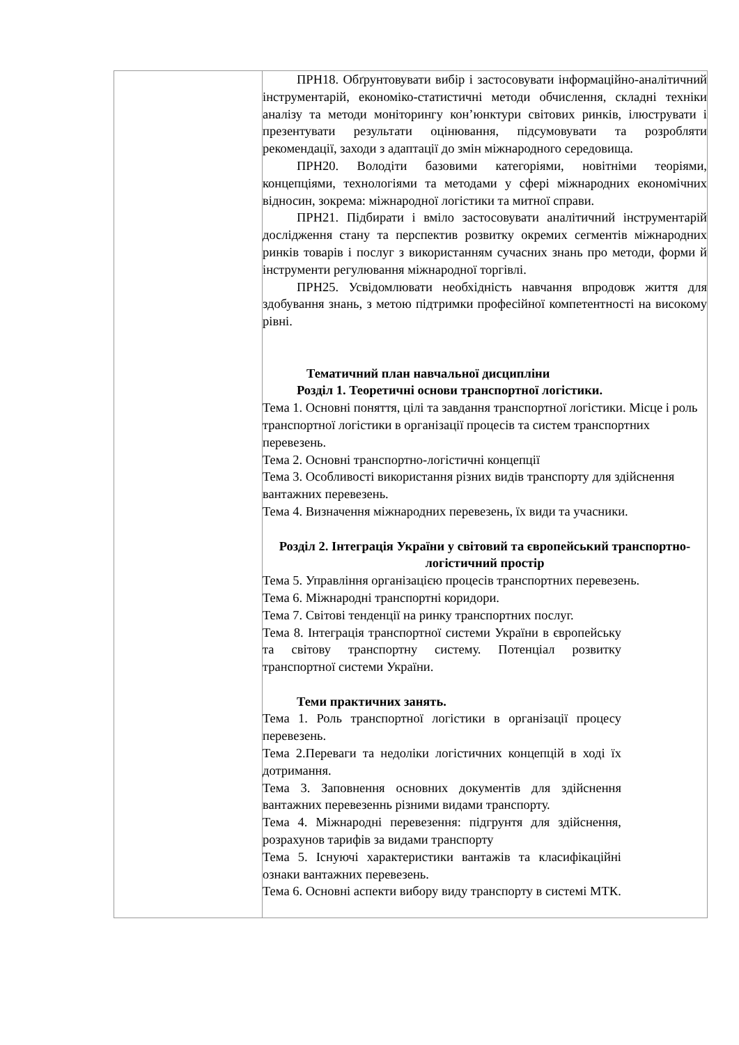| | ПРН18. Обґрунтовувати вибір і застосовувати інформаційно-аналітичний інструментарій, економіко-статистичні методи обчислення, складні техніки аналізу та методи моніторингу кон’юнктури світових ринків, ілюструвати і презентувати результати оцінювання, підсумовувати та розробляти рекомендації, заходи з адаптації до змін міжнародного середовища. ПРН20. Володіти базовими категоріями, новітніми теоріями, концепціями, технологіями та методами у сфері міжнародних економічних відносин, зокрема: міжнародної логістики та митної справи. ПРН21. Підбирати і вміло застосовувати аналітичний інструментарій дослідження стану та перспектив розвитку окремих сегментів міжнародних ринків товарів і послуг з використанням сучасних знань про методи, форми й інструменти регулювання міжнародної торгівлі. ПРН25. Усвідомлювати необхідність навчання впродовж життя для здобування знань, з метою підтримки професійної компетентності на високому рівні. Тематичний план навчальної дисципліни Розділ 1. Теоретичні основи транспортної логістики. Тема 1. Основні поняття, цілі та завдання транспортної логістики. Місце і роль транспортної логістики в організації процесів та систем транспортних перевезень. Тема 2. Основні транспортно-логістичні концепції Тема 3. Особливості використання різних видів транспорту для здійснення вантажних перевезень. Тема 4. Визначення міжнародних перевезень, їх види та учасники. Розділ 2. Інтеграція України у світовий та європейський транспортно-логістичний простір Тема 5. Управління організацією процесів транспортних перевезень. Тема 6. Міжнародні транспортні коридори. Тема 7. Світові тенденції на ринку транспортних послуг. Тема 8. Інтеграція транспортної системи України в європейську та світову транспортну систему. Потенціал розвитку транспортної системи України. Теми практичних занять. Тема 1. Роль транспортної логістики в організації процесу перевезень. Тема 2.Переваги та недоліки логістичних концепцій в ході їх дотримання. Тема 3. Заповнення основних документів для здійснення вантажних перевезеннь різними видами транспорту. Тема 4. Міжнародні перевезення: підгрунтя для здійснення, розрахунов тарифів за видами транспорту Тема 5. Існуючі характеристики вантажів та класифікаційні ознаки вантажних перевезень. Тема 6. Основні аспекти вибору виду транспорту в системі МТК. |